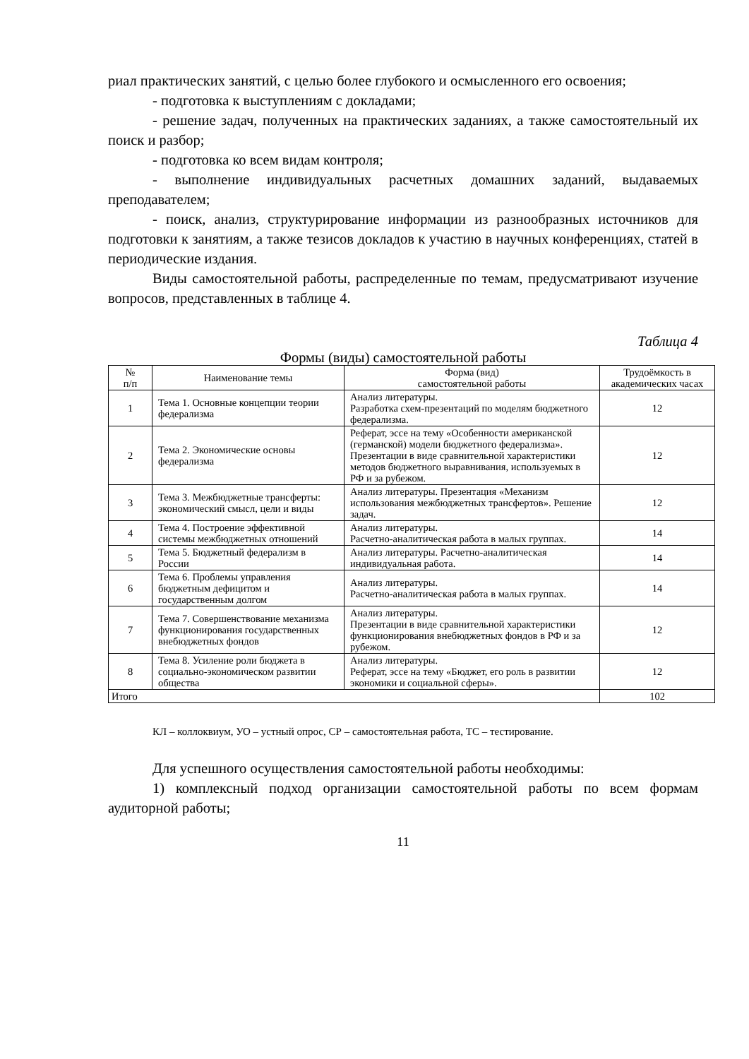риал практических занятий, с целью более глубокого и осмысленного его освоения;
- подготовка к выступлениям с докладами;
- решение задач, полученных на практических заданиях, а также самостоятельный их поиск и разбор;
- подготовка ко всем видам контроля;
- выполнение индивидуальных расчетных домашних заданий, выдаваемых преподавателем;
- поиск, анализ, структурирование информации из разнообразных источников для подготовки к занятиям, а также тезисов докладов к участию в научных конференциях, статей в периодические издания.
Виды самостоятельной работы, распределенные по темам, предусматривают изучение вопросов, представленных в таблице 4.
Таблица 4
Формы (виды) самостоятельной работы
| № п/п | Наименование темы | Форма (вид) самостоятельной работы | Трудоёмкость в академических часах |
| --- | --- | --- | --- |
| 1 | Тема 1. Основные концепции теории федерализма | Анализ литературы. Разработка схем-презентаций по моделям бюджетного федерализма. | 12 |
| 2 | Тема 2. Экономические основы федерализма | Реферат, эссе на тему «Особенности американской (германской) модели бюджетного федерализма». Презентации в виде сравнительной характеристики методов бюджетного выравнивания, используемых в РФ и за рубежом. | 12 |
| 3 | Тема 3. Межбюджетные трансферты: экономический смысл, цели и виды | Анализ литературы. Презентация «Механизм использования межбюджетных трансфертов». Решение задач. | 12 |
| 4 | Тема 4. Построение эффективной системы межбюджетных отношений | Анализ литературы. Расчетно-аналитическая работа в малых группах. | 14 |
| 5 | Тема 5. Бюджетный федерализм в России | Анализ литературы. Расчетно-аналитическая индивидуальная работа. | 14 |
| 6 | Тема 6. Проблемы управления бюджетным дефицитом и государственным долгом | Анализ литературы. Расчетно-аналитическая работа в малых группах. | 14 |
| 7 | Тема 7. Совершенствование механизма функционирования государственных внебюджетных фондов | Анализ литературы. Презентации в виде сравнительной характеристики функционирования внебюджетных фондов в РФ и за рубежом. | 12 |
| 8 | Тема 8. Усиление роли бюджета в социально-экономическом развитии общества | Анализ литературы. Реферат, эссе на тему «Бюджет, его роль в развитии экономики и социальной сферы». | 12 |
| Итого | | | 102 |
КЛ – коллоквиум, УО – устный опрос, СР – самостоятельная работа, ТС – тестирование.
Для успешного осуществления самостоятельной работы необходимы:
1) комплексный подход организации самостоятельной работы по всем формам аудиторной работы;
11